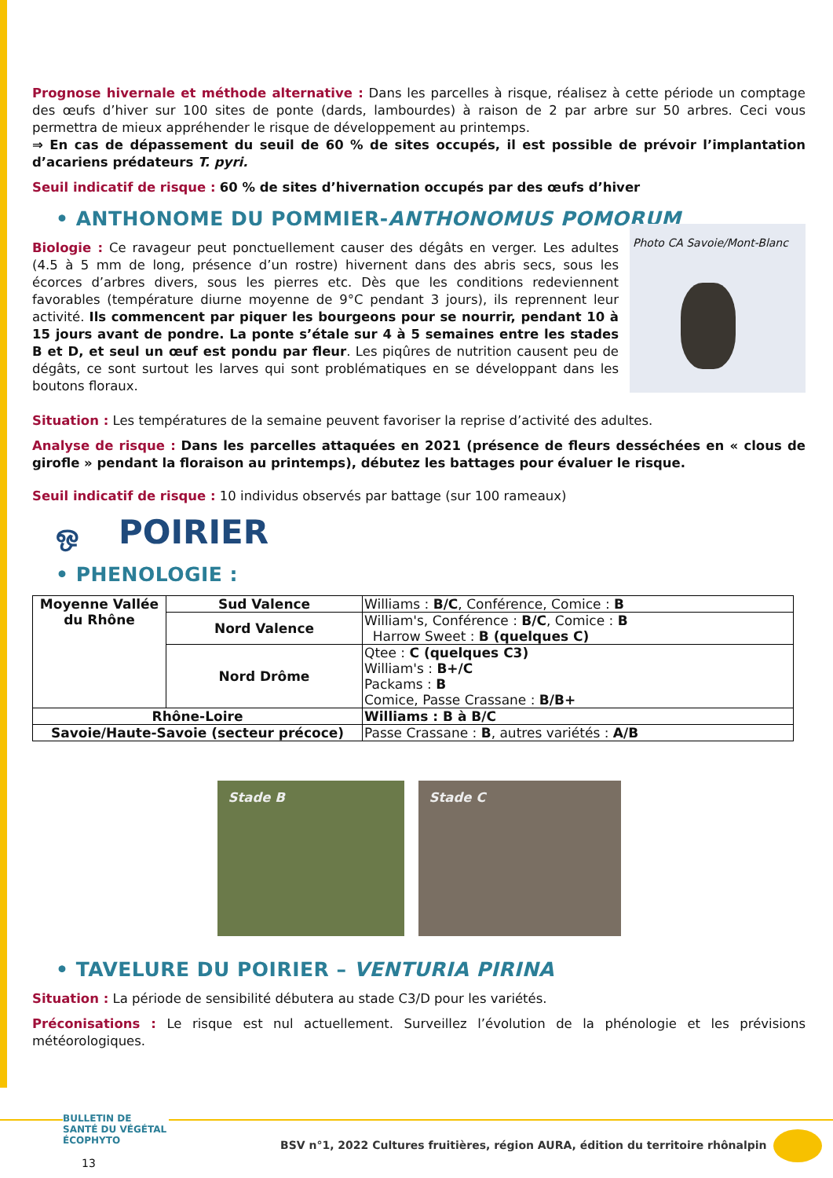Prognose hivernale et méthode alternative : Dans les parcelles à risque, réalisez à cette période un comptage des œufs d’hiver sur 100 sites de ponte (dards, lambourdes) à raison de 2 par arbre sur 50 arbres. Ceci vous permettra de mieux appréhender le risque de développement au printemps.
⇒ En cas de dépassement du seuil de 60 % de sites occupés, il est possible de prévoir l’implantation d’acariens prédateurs T. pyri.
Seuil indicatif de risque : 60 % de sites d’hivernation occupés par des œufs d’hiver
• ANTHONOME DU POMMIER-ANTHONOMUS POMORUM
Biologie : Ce ravageur peut ponctuellement causer des dégâts en verger. Les adultes (4.5 à 5 mm de long, présence d’un rostre) hivernent dans des abris secs, sous les écorces d’arbres divers, sous les pierres etc. Dès que les conditions redeviennent favorables (température diurne moyenne de 9°C pendant 3 jours), ils reprennent leur activité. Ils commencent par piquer les bourgeons pour se nourrir, pendant 10 à 15 jours avant de pondre. La ponte s’étale sur 4 à 5 semaines entre les stades B et D, et seul un œuf est pondu par fleur. Les piqûres de nutrition causent peu de dégâts, ce sont surtout les larves qui sont problématiques en se développant dans les boutons floraux.
Photo CA Savoie/Mont-Blanc
Situation : Les températures de la semaine peuvent favoriser la reprise d’activité des adultes.
Analyse de risque : Dans les parcelles attaquées en 2021 (présence de fleurs desséchées en « clous de girofle » pendant la floraison au printemps), débutez les battages pour évaluer le risque.
Seuil indicatif de risque : 10 individus observés par battage (sur 100 rameaux)
ஒ POIRIER
• PHENOLOGIE :
| Moyenne Vallée du Rhône | Sud Valence | Williams : B/C , Conférence, Comice : B |
| | Nord Valence | William's, Conférence : B/C , Comice : B Harrow Sweet : B (quelques C) |
| | Nord Drôme | Qtee : C (quelques C3) William's : B+/C Packams : B Comice, Passe Crassane : B/B+ |
| Rhône-Loire | | Williams : B à B/C |
| Savoie/Haute-Savoie (secteur précoce) | | Passe Crassane : B , autres variétés : A/B |
Stade B Stade C
• TAVELURE DU POIRIER – VENTURIA PIRINA
Situation : La période de sensibilité débutera au stade C3/D pour les variétés.
Préconisations : Le risque est nul actuellement. Surveillez l’évolution de la phénologie et les prévisions météorologiques.
BULLETIN DE SANTÉ DU VÉGÉTAL
ÉCOPHYTO
13
BSV n°1, 2022 Cultures fruitières, région AURA, édition du territoire rhônalpin